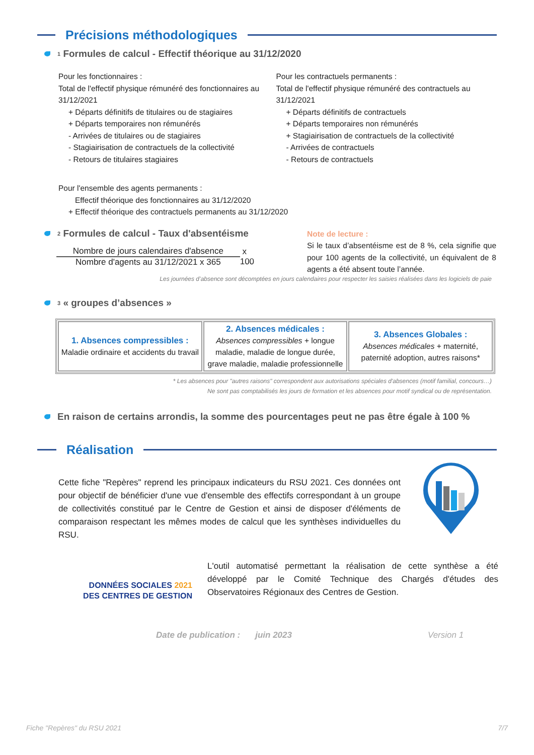Précisions méthodologiques
<sup>1</sup> Formules de calcul - Effectif théorique au 31/12/2020
Pour les fonctionnaires :
Total de l'effectif physique rémunéré des fonctionnaires au 31/12/2021
+ Départs définitifs de titulaires ou de stagiaires
+ Départs temporaires non rémunérés
- Arrivées de titulaires ou de stagiaires
- Stagiairisation de contractuels de la collectivité
- Retours de titulaires stagiaires
Pour les contractuels permanents :
Total de l'effectif physique rémunéré des contractuels au 31/12/2021
+ Départs définitifs de contractuels
+ Départs temporaires non rémunérés
+ Stagiairisation de contractuels de la collectivité
- Arrivées de contractuels
- Retours de contractuels
Pour l'ensemble des agents permanents :
Effectif théorique des fonctionnaires au 31/12/2020
+ Effectif théorique des contractuels permanents au 31/12/2020
<sup>2</sup> Formules de calcul - Taux d'absentéisme
Nombre de jours calendaires d'absence
Nombre d'agents au 31/12/2021 x 365
x 100
Note de lecture :
Si le taux d’absentéisme est de 8 %, cela signifie que pour 100 agents de la collectivité, un équivalent de 8 agents a été absent toute l’année.
Les journées d’absence sont décomptées en jours calendaires pour respecter les saisies réalisées dans les logiciels de paie
<sup>3</sup> « groupes d’absences »
| 1. Absences compressibles : Maladie ordinaire et accidents du travail | 2. Absences médicales : Absences compressibles + longue maladie, maladie de longue durée, grave maladie, maladie professionnelle | 3. Absences Globales : Absences médicales + maternité, paternité adoption, autres raisons* |
* Les absences pour "autres raisons" correspondent aux autorisations spéciales d'absences (motif familial, concours…)
Ne sont pas comptabilisés les jours de formation et les absences pour motif syndical ou de représentation.
En raison de certains arrondis, la somme des pourcentages peut ne pas être égale à 100 %
Réalisation
Cette fiche "Repères" reprend les principaux indicateurs du RSU 2021. Ces données ont pour objectif de bénéficier d'une vue d'ensemble des effectifs correspondant à un groupe de collectivités constitué par le Centre de Gestion et ainsi de disposer d'éléments de comparaison respectant les mêmes modes de calcul que les synthèses individuelles du RSU.
DONNÉES SOCIALES 2021
DES CENTRES DE GESTION
L'outil automatisé permettant la réalisation de cette synthèse a été développé par le Comité Technique des Chargés d'études des Observatoires Régionaux des Centres de Gestion.
Date de publication : juin 2023 Version 1
Fiche "Repères" du RSU 2021 7/7